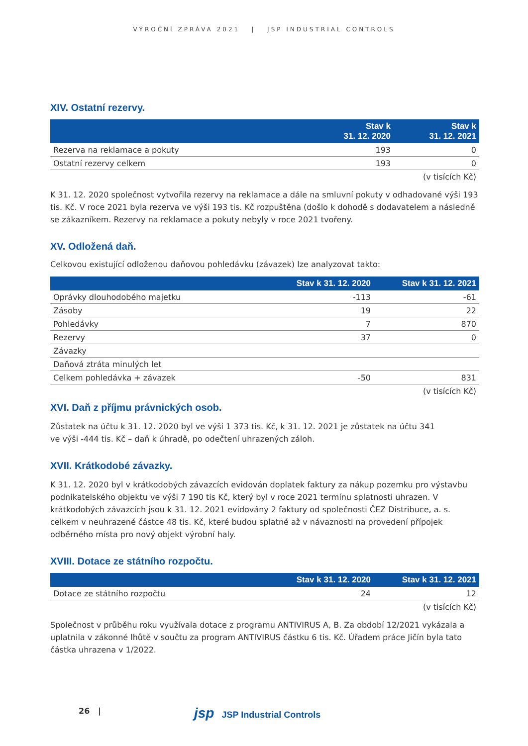VÝROČNÍ ZPRÁVA 2021 | JSP INDUSTRIAL CONTROLS
XIV. Ostatní rezervy.
| | Stav k 31. 12. 2020 | Stav k 31. 12. 2021 |
| --- | --- | --- |
| Rezerva na reklamace a pokuty | 193 | 0 |
| Ostatní rezervy celkem | 193 | 0 |
(v tisících Kč)
K 31. 12. 2020 společnost vytvořila rezervy na reklamace a dále na smluvní pokuty v odhadované výši 193 tis. Kč. V roce 2021 byla rezerva ve výši 193 tis. Kč rozpuštěna (došlo k dohodě s dodavatelem a následně se zákazníkem. Rezervy na reklamace a pokuty nebyly v roce 2021 tvořeny.
XV. Odložená daň.
Celkovou existující odloženou daňovou pohledávku (závazek) lze analyzovat takto:
| | Stav k 31. 12. 2020 | Stav k 31. 12. 2021 |
| --- | --- | --- |
| Oprávky dlouhodobého majetku | -113 | -61 |
| Zásoby | 19 | 22 |
| Pohledávky | 7 | 870 |
| Rezervy | 37 | 0 |
| Závazky | | |
| Daňová ztráta minulých let | | |
| Celkem pohledávka + závazek | -50 | 831 |
(v tisících Kč)
XVI. Daň z příjmu právnických osob.
Zůstatek na účtu k 31. 12. 2020 byl ve výši 1 373 tis. Kč, k 31. 12. 2021 je zůstatek na účtu 341
ve výši -444 tis. Kč – daň k úhradě, po odečtení uhrazených záloh.
XVII. Krátkodobé závazky.
K 31. 12. 2020 byl v krátkodobých závazcích evidován doplatek faktury za nákup pozemku pro výstavbu podnikatelského objektu ve výši 7 190 tis Kč, který byl v roce 2021 termínu splatnosti uhrazen. V krátkodobých závazcích jsou k 31. 12. 2021 evidovány 2 faktury od společnosti ČEZ Distribuce, a. s. celkem v neuhrazené částce 48 tis. Kč, které budou splatné až v návaznosti na provedení přípojek odběrného místa pro nový objekt výrobní haly.
XVIII. Dotace ze státního rozpočtu.
| | Stav k 31. 12. 2020 | Stav k 31. 12. 2021 |
| --- | --- | --- |
| Dotace ze státního rozpočtu | 24 | 12 |
(v tisících Kč)
Společnost v průběhu roku využívala dotace z programu ANTIVIRUS A, B. Za období 12/2021 vykázala a uplatnila v zákonné lhůtě v součtu za program ANTIVIRUS částku 6 tis. Kč. Úřadem práce Jičín byla tato částka uhrazena v 1/2022.
26 | jsp JSP Industrial Controls